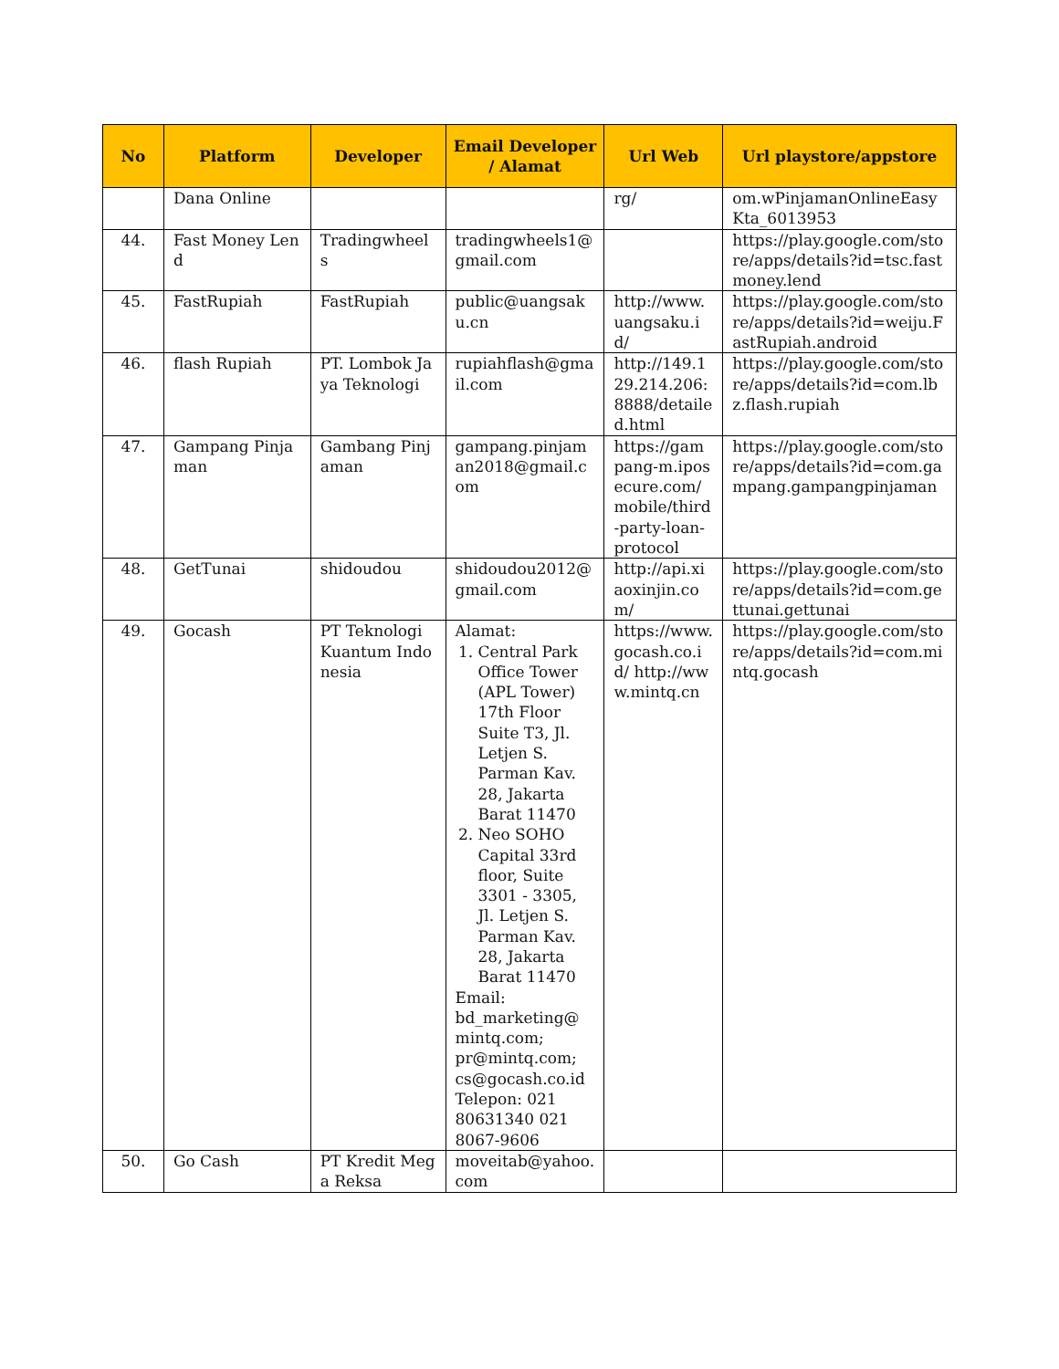| No | Platform | Developer | Email Developer / Alamat | Url Web | Url playstore/appstore |
| --- | --- | --- | --- | --- | --- |
| | Dana Online | | | rg/ | om.wPinjamanOnlineEasyKta_6013953 |
| 44. | Fast Money Lend | Tradingwheels | tradingwheels1@gmail.com | | https://play.google.com/store/apps/details?id=tsc.fastmoney.lend |
| 45. | FastRupiah | FastRupiah | public@uangsaku.cn | http://www.uangsaku.id/ | https://play.google.com/store/apps/details?id=weiju.FastRupiah.android |
| 46. | flash Rupiah | PT. Lombok Jaya Teknologi | rupiahflash@gmail.com | http://149.129.214.206:8888/detailed.html | https://play.google.com/store/apps/details?id=com.lbz.flash.rupiah |
| 47. | Gampang Pinjaman | Gambang Pinjaman | gampang.pinjaman2018@gmail.com | https://gampang-m.iposecure.com/mobile/third-party-loan-protocol | https://play.google.com/store/apps/details?id=com.gampang.gampangpinjaman |
| 48. | GetTunai | shidoudou | shidoudou2012@gmail.com | http://api.xiaoxinjin.com/ | https://play.google.com/store/apps/details?id=com.gettunai.gettunai |
| 49. | Gocash | PT Teknologi Kuantum Indonesia | Alamat: 1. Central Park Office Tower (APL Tower) 17th Floor Suite T3, Jl. Letjen S. Parman Kav. 28, Jakarta Barat 11470 2. Neo SOHO Capital 33rd floor, Suite 3301 - 3305, Jl. Letjen S. Parman Kav. 28, Jakarta Barat 11470 Email: bd_marketing@ mintq.com; pr@mintq.com; cs@gocash.co.id Telepon: 021 80631340 021 8067-9606 | https://www.gocash.co.id/ http://www.mintq.cn | https://play.google.com/store/apps/details?id=com.mintq.gocash |
| 50. | Go Cash | PT Kredit Mega Reksa | moveitab@yahoo.com | | |